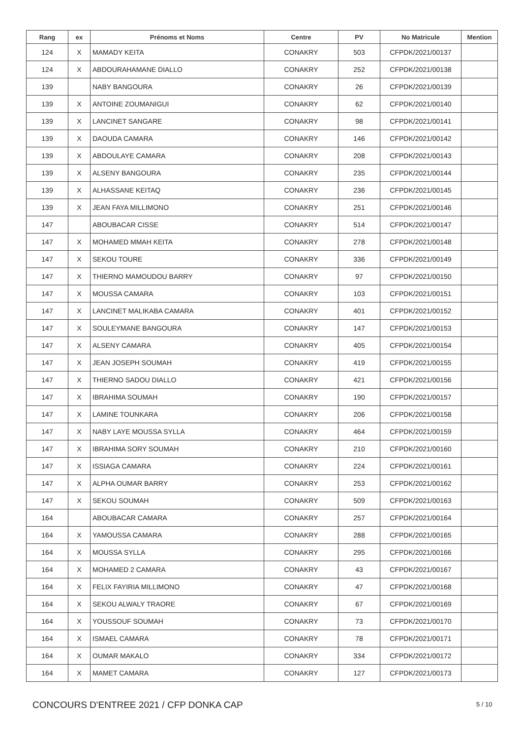| Rang | ex | Prénoms et Noms | Centre | PV | No Matricule | Mention |
| --- | --- | --- | --- | --- | --- | --- |
| 124 | X | MAMADY KEITA | CONAKRY | 503 | CFPDK/2021/00137 | |
| 124 | X | ABDOURAHAMANE DIALLO | CONAKRY | 252 | CFPDK/2021/00138 | |
| 139 | | NABY BANGOURA | CONAKRY | 26 | CFPDK/2021/00139 | |
| 139 | X | ANTOINE ZOUMANIGUI | CONAKRY | 62 | CFPDK/2021/00140 | |
| 139 | X | LANCINET SANGARE | CONAKRY | 98 | CFPDK/2021/00141 | |
| 139 | X | DAOUDA CAMARA | CONAKRY | 146 | CFPDK/2021/00142 | |
| 139 | X | ABDOULAYE CAMARA | CONAKRY | 208 | CFPDK/2021/00143 | |
| 139 | X | ALSENY BANGOURA | CONAKRY | 235 | CFPDK/2021/00144 | |
| 139 | X | ALHASSANE KEITAQ | CONAKRY | 236 | CFPDK/2021/00145 | |
| 139 | X | JEAN FAYA MILLIMONO | CONAKRY | 251 | CFPDK/2021/00146 | |
| 147 | | ABOUBACAR CISSE | CONAKRY | 514 | CFPDK/2021/00147 | |
| 147 | X | MOHAMED MMAH KEITA | CONAKRY | 278 | CFPDK/2021/00148 | |
| 147 | X | SEKOU TOURE | CONAKRY | 336 | CFPDK/2021/00149 | |
| 147 | X | THIERNO MAMOUDOU BARRY | CONAKRY | 97 | CFPDK/2021/00150 | |
| 147 | X | MOUSSA CAMARA | CONAKRY | 103 | CFPDK/2021/00151 | |
| 147 | X | LANCINET MALIKABA CAMARA | CONAKRY | 401 | CFPDK/2021/00152 | |
| 147 | X | SOULEYMANE BANGOURA | CONAKRY | 147 | CFPDK/2021/00153 | |
| 147 | X | ALSENY CAMARA | CONAKRY | 405 | CFPDK/2021/00154 | |
| 147 | X | JEAN JOSEPH SOUMAH | CONAKRY | 419 | CFPDK/2021/00155 | |
| 147 | X | THIERNO SADOU DIALLO | CONAKRY | 421 | CFPDK/2021/00156 | |
| 147 | X | IBRAHIMA SOUMAH | CONAKRY | 190 | CFPDK/2021/00157 | |
| 147 | X | LAMINE TOUNKARA | CONAKRY | 206 | CFPDK/2021/00158 | |
| 147 | X | NABY LAYE MOUSSA SYLLA | CONAKRY | 464 | CFPDK/2021/00159 | |
| 147 | X | IBRAHIMA SORY SOUMAH | CONAKRY | 210 | CFPDK/2021/00160 | |
| 147 | X | ISSIAGA CAMARA | CONAKRY | 224 | CFPDK/2021/00161 | |
| 147 | X | ALPHA OUMAR BARRY | CONAKRY | 253 | CFPDK/2021/00162 | |
| 147 | X | SEKOU SOUMAH | CONAKRY | 509 | CFPDK/2021/00163 | |
| 164 | | ABOUBACAR CAMARA | CONAKRY | 257 | CFPDK/2021/00164 | |
| 164 | X | YAMOUSSA CAMARA | CONAKRY | 288 | CFPDK/2021/00165 | |
| 164 | X | MOUSSA SYLLA | CONAKRY | 295 | CFPDK/2021/00166 | |
| 164 | X | MOHAMED 2 CAMARA | CONAKRY | 43 | CFPDK/2021/00167 | |
| 164 | X | FELIX FAYIRIA MILLIMONO | CONAKRY | 47 | CFPDK/2021/00168 | |
| 164 | X | SEKOU ALWALY TRAORE | CONAKRY | 67 | CFPDK/2021/00169 | |
| 164 | X | YOUSSOUF SOUMAH | CONAKRY | 73 | CFPDK/2021/00170 | |
| 164 | X | ISMAEL CAMARA | CONAKRY | 78 | CFPDK/2021/00171 | |
| 164 | X | OUMAR MAKALO | CONAKRY | 334 | CFPDK/2021/00172 | |
| 164 | X | MAMET CAMARA | CONAKRY | 127 | CFPDK/2021/00173 | |
CONCOURS D'ENTREE 2021 / CFP DONKA CAP
5 / 10